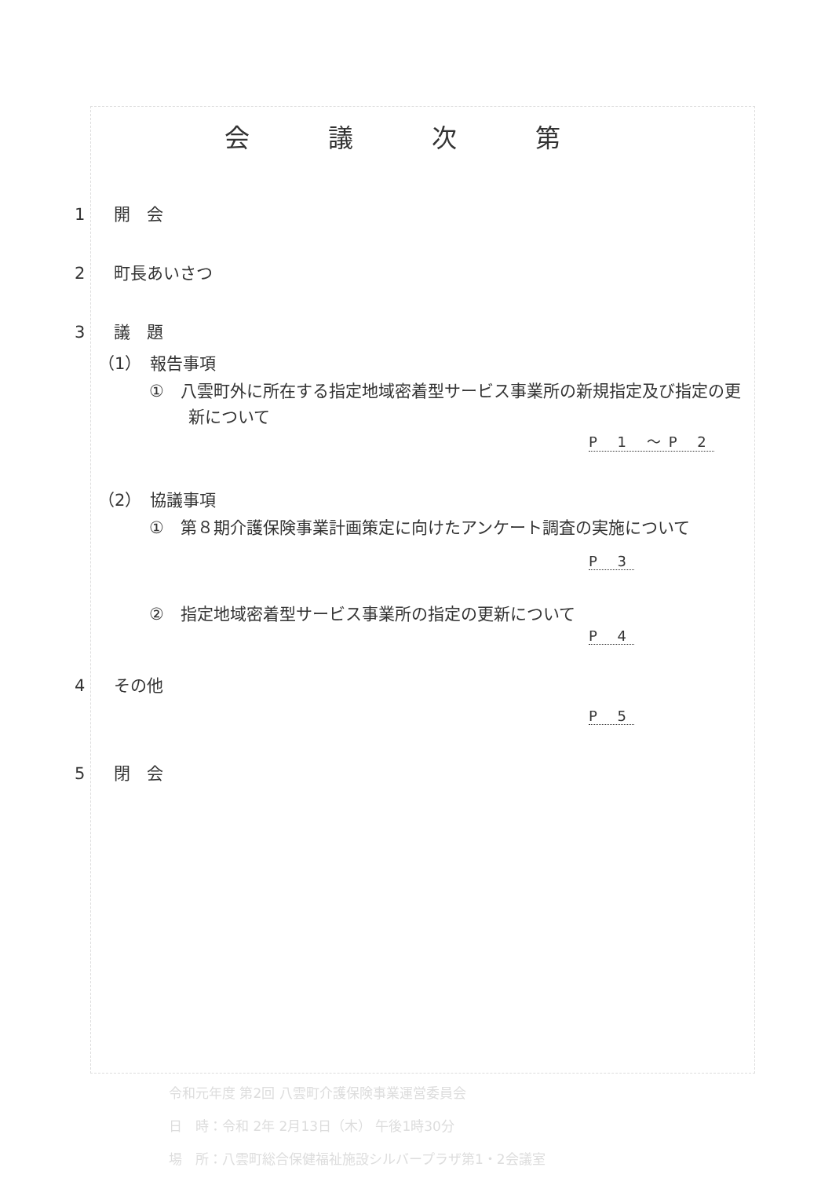会議次第
1 開　会
2 町長あいさつ
3 議　題
（1）　報告事項
①　八雲町外に所在する指定地域密着型サービス事業所の新規指定及び指定の更新について
P 1 ～P 2
（2）　協議事項
①　第８期介護保険事業計画策定に向けたアンケート調査の実施について
P 3
②　指定地域密着型サービス事業所の指定の更新について
P 4
4 その他
P 5
5 閉　会
令和元年度 第2回 八雲町介護保険事業運営委員会
日　時：令和 2年 2月13日（木） 午後1時30分
場　所：八雲町総合保健福祉施設シルバープラザ第1・2会議室